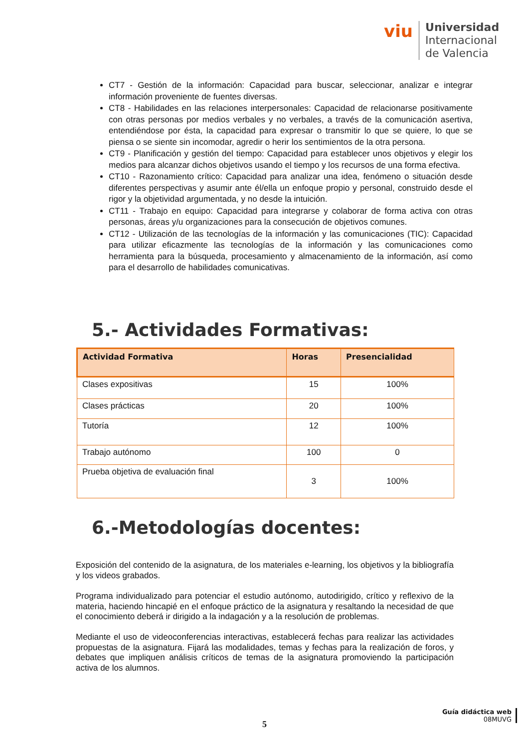viu
Universidad
Internacional
de Valencia
CT7 - Gestión de la información: Capacidad para buscar, seleccionar, analizar e integrar información proveniente de fuentes diversas.
CT8 - Habilidades en las relaciones interpersonales: Capacidad de relacionarse positivamente con otras personas por medios verbales y no verbales, a través de la comunicación asertiva, entendiéndose por ésta, la capacidad para expresar o transmitir lo que se quiere, lo que se piensa o se siente sin incomodar, agredir o herir los sentimientos de la otra persona.
CT9 - Planificación y gestión del tiempo: Capacidad para establecer unos objetivos y elegir los medios para alcanzar dichos objetivos usando el tiempo y los recursos de una forma efectiva.
CT10 - Razonamiento crítico: Capacidad para analizar una idea, fenómeno o situación desde diferentes perspectivas y asumir ante él/ella un enfoque propio y personal, construido desde el rigor y la objetividad argumentada, y no desde la intuición.
CT11 - Trabajo en equipo: Capacidad para integrarse y colaborar de forma activa con otras personas, áreas y/u organizaciones para la consecución de objetivos comunes.
CT12 - Utilización de las tecnologías de la información y las comunicaciones (TIC): Capacidad para utilizar eficazmente las tecnologías de la información y las comunicaciones como herramienta para la búsqueda, procesamiento y almacenamiento de la información, así como para el desarrollo de habilidades comunicativas.
5.- Actividades Formativas:
| Actividad Formativa | Horas | Presencialidad |
| --- | --- | --- |
| Clases expositivas | 15 | 100% |
| Clases prácticas | 20 | 100% |
| Tutoría | 12 | 100% |
| Trabajo autónomo | 100 | 0 |
| Prueba objetiva de evaluación final | 3 | 100% |
6.-Metodologías docentes:
Exposición del contenido de la asignatura, de los materiales e-learning, los objetivos y la bibliografía y los videos grabados.
Programa individualizado para potenciar el estudio autónomo, autodirigido, crítico y reflexivo de la materia, haciendo hincapié en el enfoque práctico de la asignatura y resaltando la necesidad de que el conocimiento deberá ir dirigido a la indagación y a la resolución de problemas.
Mediante el uso de videoconferencias interactivas, establecerá fechas para realizar las actividades propuestas de la asignatura. Fijará las modalidades, temas y fechas para la realización de foros, y debates que impliquen análisis críticos de temas de la asignatura promoviendo la participación activa de los alumnos.
5
Guía didáctica web
08MUVG